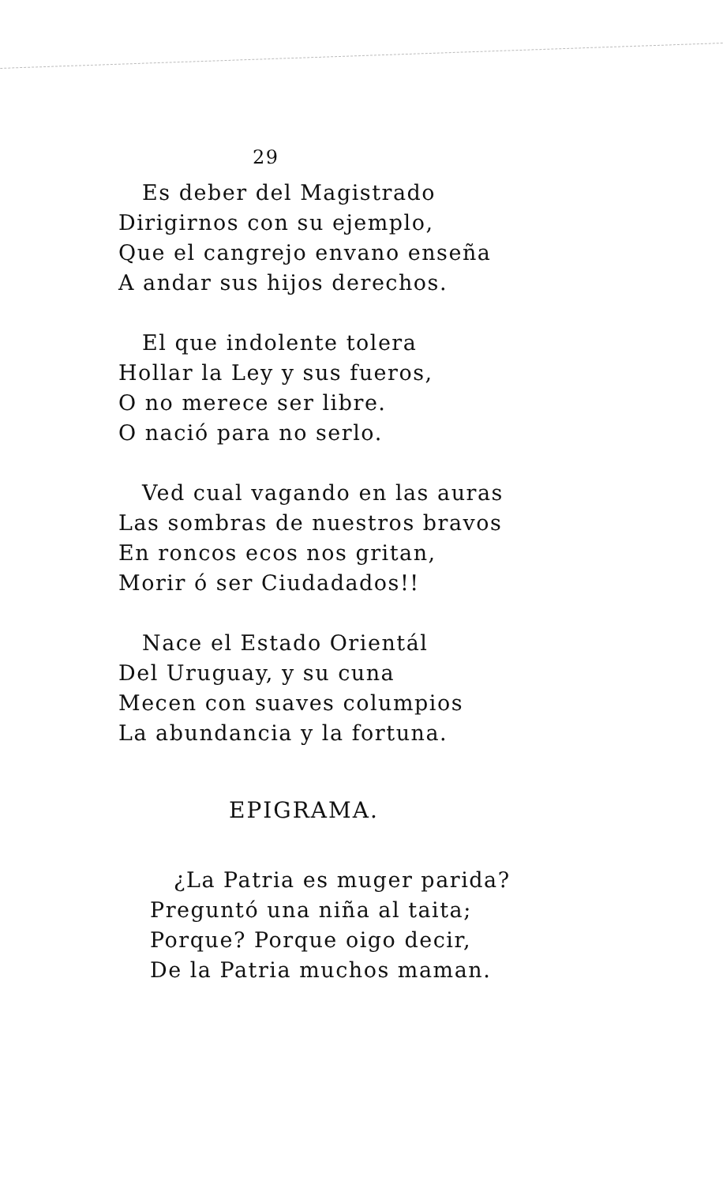29
Es deber del Magistrado
Dirigirnos con su ejemplo,
Que el cangrejo envano enseña
A andar sus hijos derechos.
El que indolente tolera
Hollar la Ley y sus fueros,
O no merece ser libre.
O nació para no serlo.
Ved cual vagando en las auras
Las sombras de nuestros bravos
En roncos ecos nos gritan,
Morir ó ser Ciudadados!!
Nace el Estado Orientál
Del Uruguay, y su cuna
Mecen con suaves columpios
La abundancia y la fortuna.
EPIGRAMA.
¿La Patria es muger parida?
Preguntó una niña al taita;
Porque? Porque oigo decir,
De la Patria muchos maman.